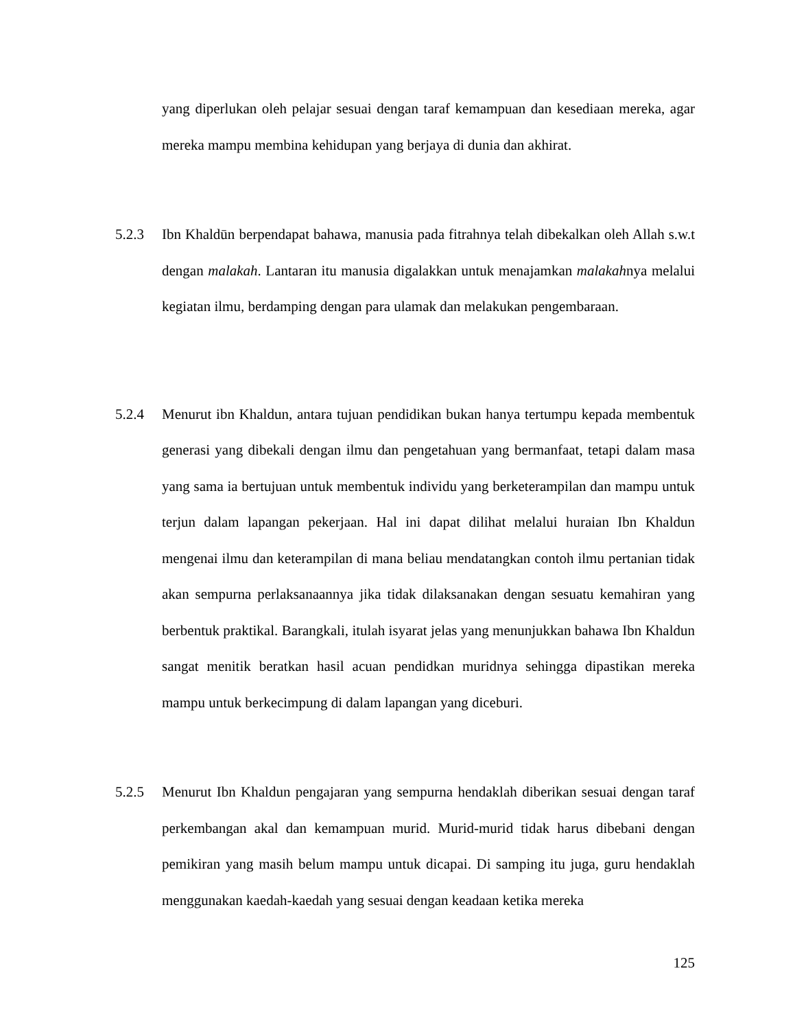yang diperlukan oleh pelajar sesuai dengan taraf kemampuan dan kesediaan mereka, agar mereka mampu membina kehidupan yang berjaya di dunia dan akhirat.
5.2.3 Ibn Khaldūn berpendapat bahawa, manusia pada fitrahnya telah dibekalkan oleh Allah s.w.t dengan malakah. Lantaran itu manusia digalakkan untuk menajamkan malakahnya melalui kegiatan ilmu, berdamping dengan para ulamak dan melakukan pengembaraan.
5.2.4 Menurut ibn Khaldun, antara tujuan pendidikan bukan hanya tertumpu kepada membentuk generasi yang dibekali dengan ilmu dan pengetahuan yang bermanfaat, tetapi dalam masa yang sama ia bertujuan untuk membentuk individu yang berketerampilan dan mampu untuk terjun dalam lapangan pekerjaan. Hal ini dapat dilihat melalui huraian Ibn Khaldun mengenai ilmu dan keterampilan di mana beliau mendatangkan contoh ilmu pertanian tidak akan sempurna perlaksanaannya jika tidak dilaksanakan dengan sesuatu kemahiran yang berbentuk praktikal. Barangkali, itulah isyarat jelas yang menunjukkan bahawa Ibn Khaldun sangat menitik beratkan hasil acuan pendidkan muridnya sehingga dipastikan mereka mampu untuk berkecimpung di dalam lapangan yang diceburi.
5.2.5 Menurut Ibn Khaldun pengajaran yang sempurna hendaklah diberikan sesuai dengan taraf perkembangan akal dan kemampuan murid. Murid-murid tidak harus dibebani dengan pemikiran yang masih belum mampu untuk dicapai. Di samping itu juga, guru hendaklah menggunakan kaedah-kaedah yang sesuai dengan keadaan ketika mereka
125